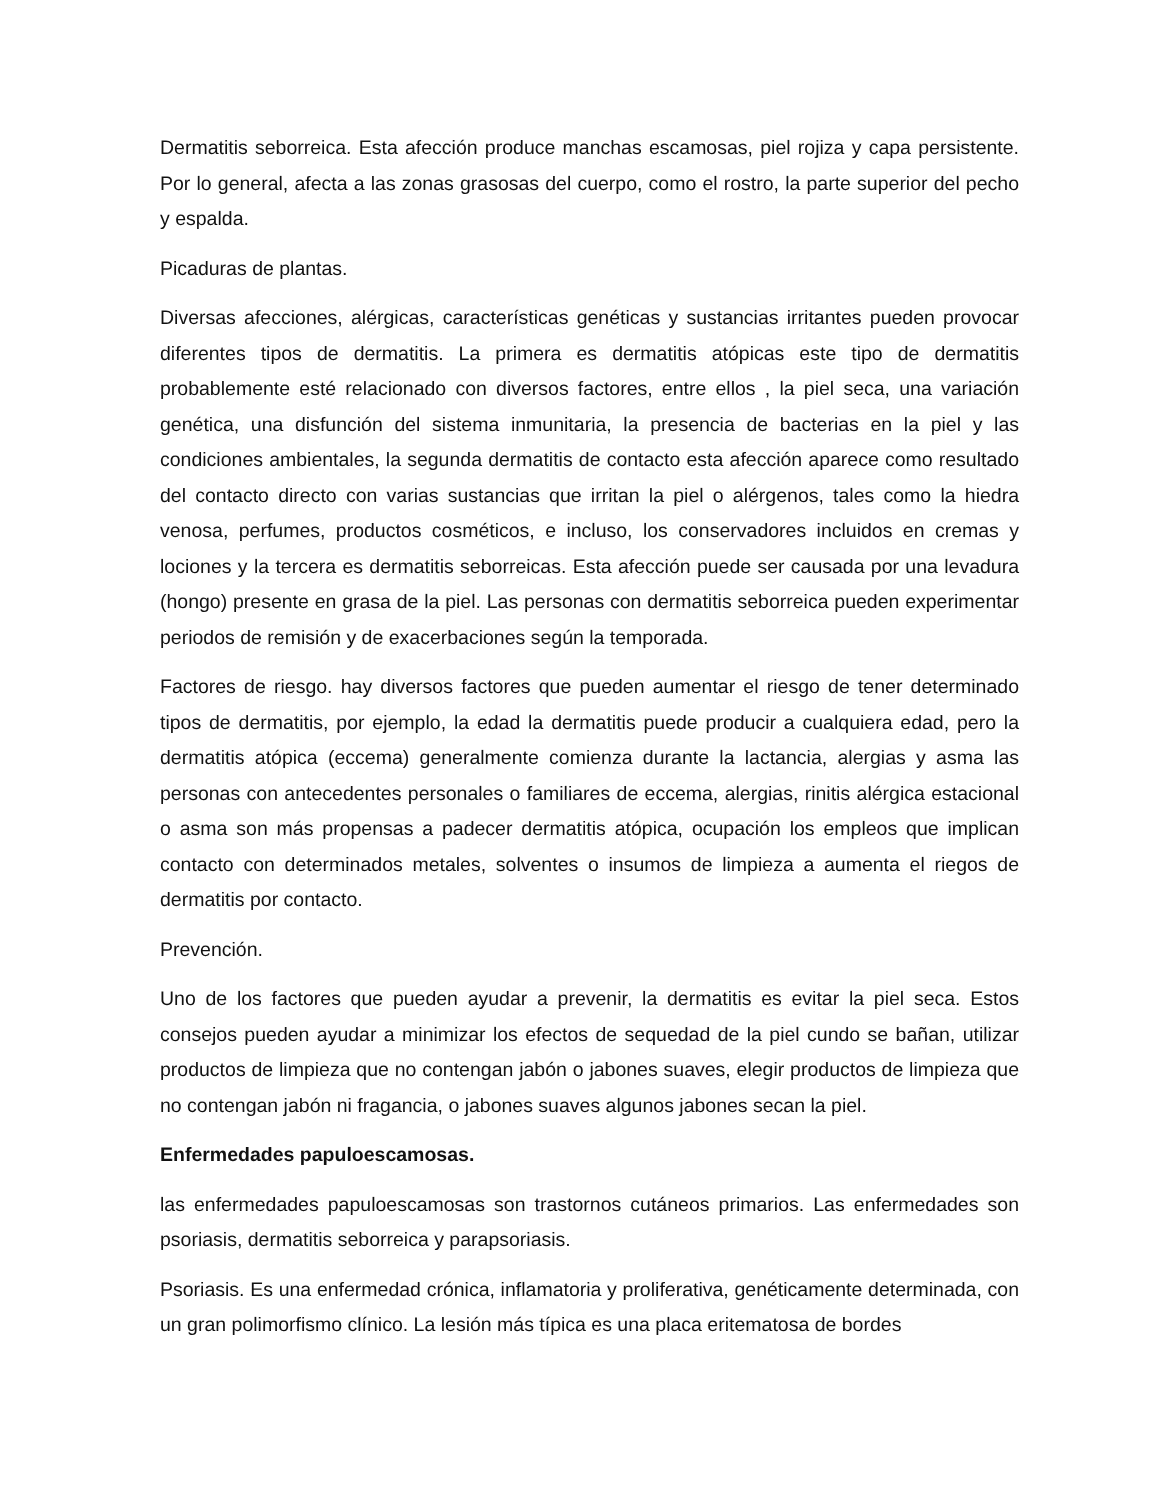Dermatitis seborreica. Esta afección produce manchas escamosas, piel rojiza y capa persistente. Por lo general, afecta a las zonas grasosas del cuerpo, como el rostro, la parte superior del pecho y espalda.
Picaduras de plantas.
Diversas afecciones, alérgicas, características genéticas y sustancias irritantes pueden provocar diferentes tipos de dermatitis. La primera es dermatitis atópicas este tipo de dermatitis probablemente esté relacionado con diversos factores, entre ellos , la piel seca, una variación genética, una disfunción del sistema inmunitaria, la presencia de bacterias en la piel y las condiciones ambientales, la segunda dermatitis de contacto esta afección aparece como resultado del contacto directo con varias sustancias que irritan la piel o alérgenos, tales como la hiedra venosa, perfumes, productos cosméticos, e incluso, los conservadores incluidos en cremas y lociones y la tercera es dermatitis seborreicas. Esta afección puede ser causada por una levadura (hongo) presente en grasa de la piel. Las personas con dermatitis seborreica pueden experimentar periodos de remisión y de exacerbaciones según la temporada.
Factores de riesgo. hay diversos factores que pueden aumentar el riesgo de tener determinado tipos de dermatitis, por ejemplo, la edad la dermatitis puede producir a cualquiera edad, pero la dermatitis atópica (eccema) generalmente comienza durante la lactancia, alergias y asma las personas con antecedentes personales o familiares de eccema, alergias, rinitis alérgica estacional o asma son más propensas a padecer dermatitis atópica, ocupación los empleos que implican contacto con determinados metales, solventes o insumos de limpieza a aumenta el riegos de dermatitis por contacto.
Prevención.
Uno de los factores que pueden ayudar a prevenir, la dermatitis es evitar la piel seca. Estos consejos pueden ayudar a minimizar los efectos de sequedad de la piel cundo se bañan, utilizar productos de limpieza que no contengan jabón o jabones suaves, elegir productos de limpieza que no contengan jabón ni fragancia, o jabones suaves algunos jabones secan la piel.
Enfermedades papuloescamosas.
las enfermedades papuloescamosas son trastornos cutáneos primarios. Las enfermedades son psoriasis, dermatitis seborreica y parapsoriasis.
Psoriasis. Es una enfermedad crónica, inflamatoria y proliferativa, genéticamente determinada, con un gran polimorfismo clínico. La lesión más típica es una placa eritematosa de bordes